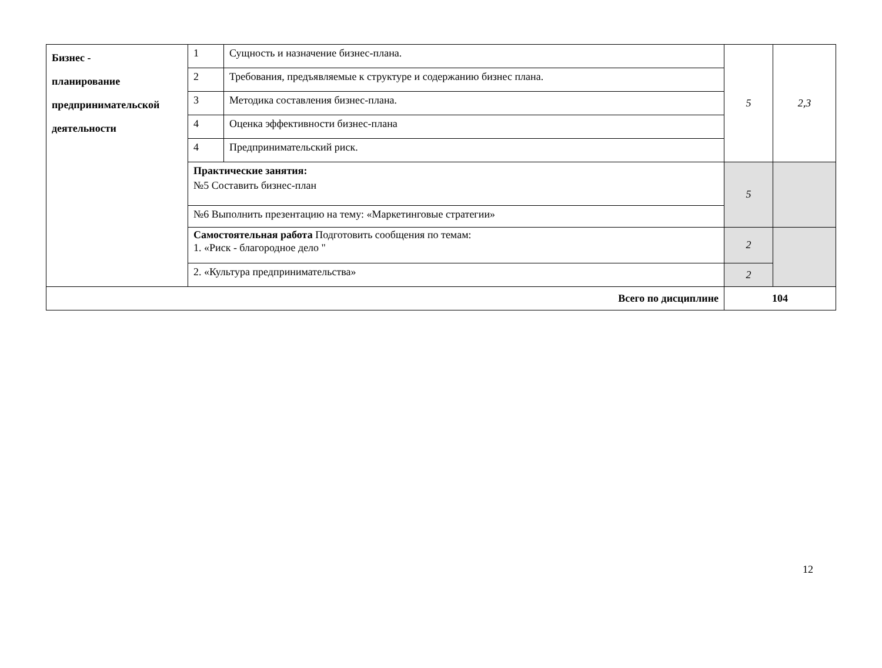| Бизнес - планирование предпринимательской деятельности | 1 | Сущность и назначение бизнес-плана. | 5 | 2,3 |
| | 2 | Требования, предъявляемые к структуре и содержанию бизнес плана. | | |
| | 3 | Методика составления бизнес-плана. | | |
| | 4 | Оценка эффективности бизнес-плана | | |
| | 4 | Предпринимательский риск. | | |
| | Практические занятия: №5 Составить бизнес-план | | 5 | |
| | №6 Выполнить презентацию на тему: «Маркетинговые стратегии» | | | |
| | Самостоятельная работа Подготовить сообщения по темам: 1. «Риск - благородное дело " | | 2 | |
| | 2. «Культура предпринимательства» | | 2 | |
| Всего по дисциплине | | | 104 | |
12